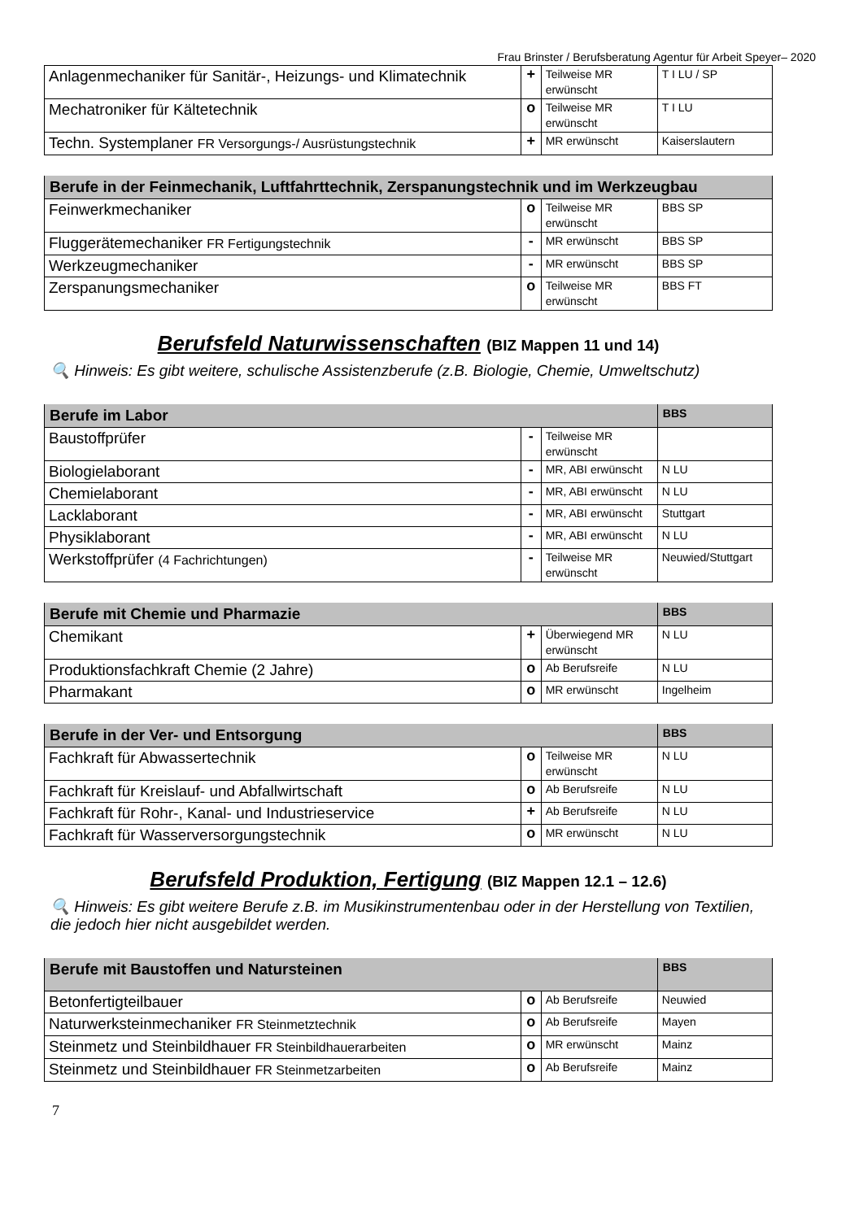Frau Brinster / Berufsberatung Agentur für Arbeit Speyer– 2020
| Anlagenmechaniker für Sanitär-, Heizungs- und Klimatechnik | + | Teilweise MR erwünscht | T I LU / SP |
| Mechatroniker für Kältetechnik | o | Teilweise MR erwünscht | T I LU |
| Techn. Systemplaner FR Versorgungs-/ Ausrüstungstechnik | + | MR erwünscht | Kaiserslautern |
| Berufe in der Feinmechanik, Luftfahrttechnik, Zerspanungstechnik und im Werkzeugbau | | | |
| --- | --- | --- | --- |
| Feinwerkmechaniker | o | Teilweise MR erwünscht | BBS SP |
| Fluggerätemechaniker FR Fertigungstechnik | - | MR erwünscht | BBS SP |
| Werkzeugmechaniker | - | MR erwünscht | BBS SP |
| Zerspanungsmechaniker | o | Teilweise MR erwünscht | BBS FT |
Berufsfeld Naturwissenschaften (BIZ Mappen 11 und 14)
🔍 Hinweis: Es gibt weitere, schulische Assistenzberufe (z.B. Biologie, Chemie, Umweltschutz)
| Berufe im Labor | | | BBS |
| --- | --- | --- | --- |
| Baustoffprüfer | - | Teilweise MR erwünscht | |
| Biologielaborant | - | MR, ABI erwünscht | N LU |
| Chemielaborant | - | MR, ABI erwünscht | N LU |
| Lacklaborant | - | MR, ABI erwünscht | Stuttgart |
| Physiklaborant | - | MR, ABI erwünscht | N LU |
| Werkstoffprüfer (4 Fachrichtungen) | - | Teilweise MR erwünscht | Neuwied/Stuttgart |
| Berufe mit Chemie und Pharmazie | | | BBS |
| --- | --- | --- | --- |
| Chemikant | + | Überwiegend MR erwünscht | N LU |
| Produktionsfachkraft Chemie (2 Jahre) | o | Ab Berufsreife | N LU |
| Pharmakant | o | MR erwünscht | Ingelheim |
| Berufe in der Ver- und Entsorgung | | | BBS |
| --- | --- | --- | --- |
| Fachkraft für Abwassertechnik | o | Teilweise MR erwünscht | N LU |
| Fachkraft für Kreislauf- und Abfallwirtschaft | o | Ab Berufsreife | N LU |
| Fachkraft für Rohr-, Kanal- und Industrieservice | + | Ab Berufsreife | N LU |
| Fachkraft für Wasserversorgungstechnik | o | MR erwünscht | N LU |
Berufsfeld Produktion, Fertigung (BIZ Mappen 12.1 – 12.6)
🔍 Hinweis: Es gibt weitere Berufe z.B. im Musikinstrumentenbau oder in der Herstellung von Textilien, die jedoch hier nicht ausgebildet werden.
| Berufe mit Baustoffen und Natursteinen | | | BBS |
| --- | --- | --- | --- |
| Betonfertigteilbauer | o | Ab Berufsreife | Neuwied |
| Naturwerksteinmechaniker FR Steinmetztechnik | o | Ab Berufsreife | Mayen |
| Steinmetz und Steinbildhauer FR Steinbildhauerarbeiten | o | MR erwünscht | Mainz |
| Steinmetz und Steinbildhauer FR Steinmetzarbeiten | o | Ab Berufsreife | Mainz |
7